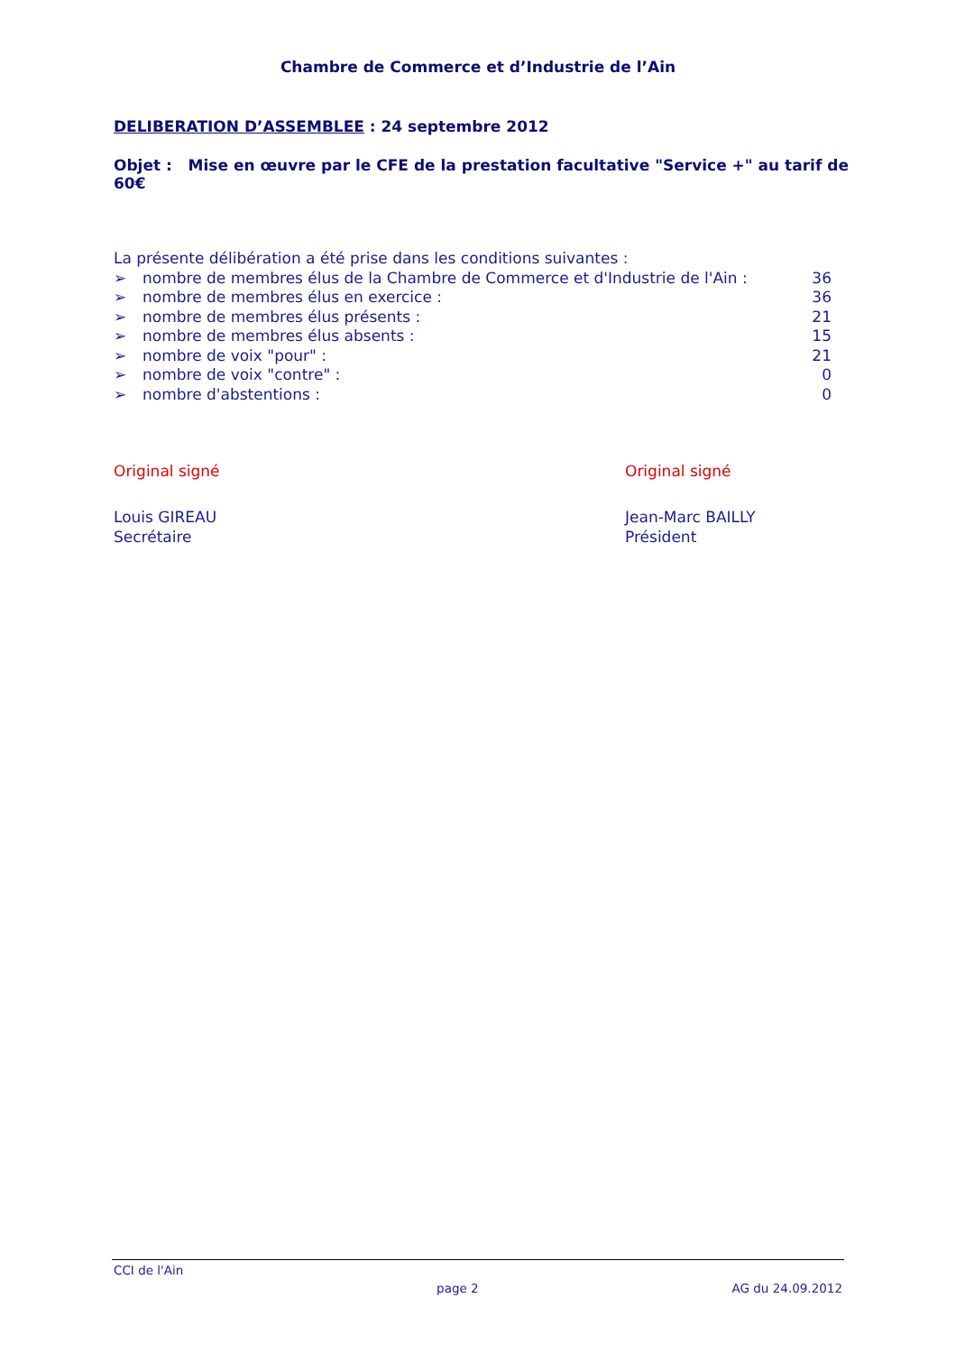Chambre de Commerce et d’Industrie de l’Ain
DELIBERATION D’ASSEMBLEE : 24 septembre 2012
Objet : Mise en œuvre par le CFE de la prestation facultative "Service +" au tarif de 60€
La présente délibération a été prise dans les conditions suivantes :
➢ nombre de membres élus de la Chambre de Commerce et d'Industrie de l'Ain : 36
➢ nombre de membres élus en exercice : 36
➢ nombre de membres élus présents : 21
➢ nombre de membres élus absents : 15
➢ nombre de voix "pour" : 21
➢ nombre de voix "contre" : 0
➢ nombre d'abstentions : 0
Original signé
Louis GIREAU
Secrétaire
Original signé
Jean-Marc BAILLY
Président
CCI de l'Ain page 2 AG du 24.09.2012